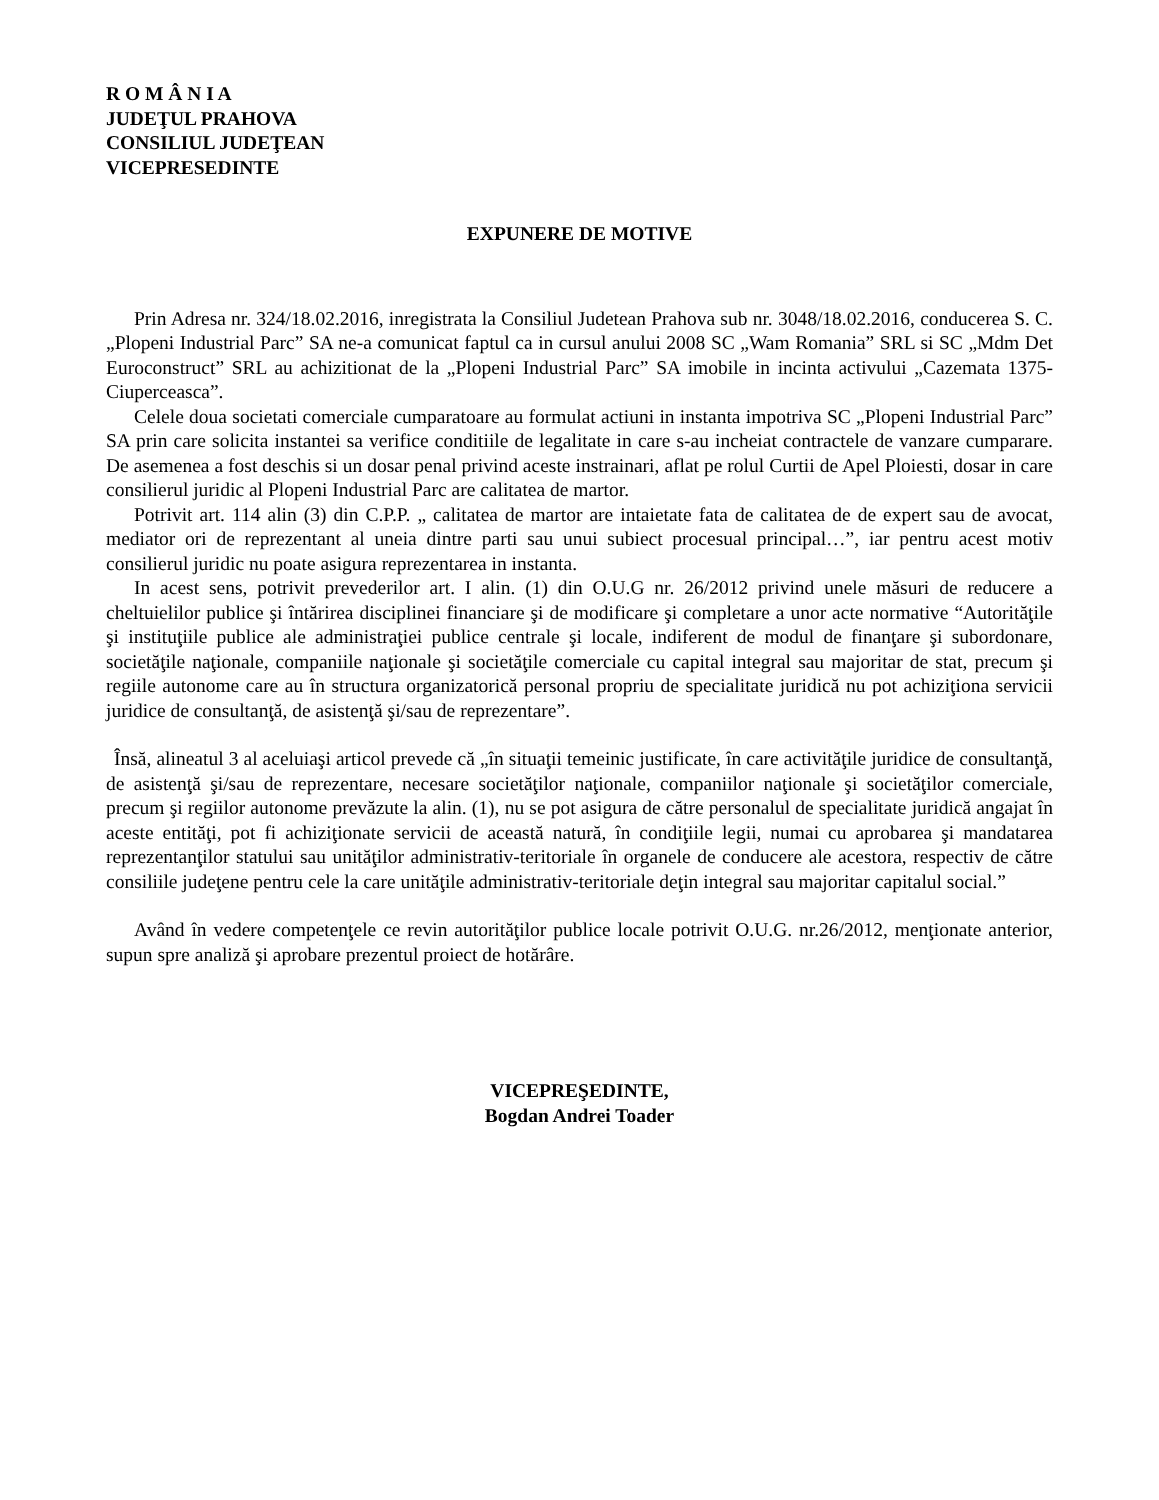R O M Â N I A
JUDEŢUL PRAHOVA
CONSILIUL JUDEŢEAN
VICEPRESEDINTE
EXPUNERE DE MOTIVE
Prin Adresa nr. 324/18.02.2016, inregistrata la Consiliul Judetean Prahova sub nr. 3048/18.02.2016, conducerea S. C. „Plopeni Industrial Parc” SA ne-a comunicat faptul ca in cursul anului 2008 SC „Wam Romania” SRL si SC „Mdm Det Euroconstruct” SRL au achizitionat de la „Plopeni Industrial Parc” SA imobile in incinta activului „Cazemata 1375-Ciuperceasca”.
Celele doua societati comerciale cumparatoare au formulat actiuni in instanta impotriva SC „Plopeni Industrial Parc” SA prin care solicita instantei sa verifice conditiile de legalitate in care s-au incheiat contractele de vanzare cumparare. De asemenea a fost deschis si un dosar penal privind aceste instrainari, aflat pe rolul Curtii de Apel Ploiesti, dosar in care consilierul juridic al Plopeni Industrial Parc are calitatea de martor.
Potrivit art. 114 alin (3) din C.P.P. „ calitatea de martor are intaietate fata de calitatea de de expert sau de avocat, mediator ori de reprezentant al uneia dintre parti sau unui subiect procesual principal…”, iar pentru acest motiv consilierul juridic nu poate asigura reprezentarea in instanta.
In acest sens, potrivit prevederilor art. I alin. (1) din O.U.G nr. 26/2012 privind unele măsuri de reducere a cheltuielilor publice şi întărirea disciplinei financiare şi de modificare şi completare a unor acte normative “Autorităţile şi instituţiile publice ale administraţiei publice centrale şi locale, indiferent de modul de finanţare şi subordonare, societăţile naţionale, companiile naţionale şi societăţile comerciale cu capital integral sau majoritar de stat, precum şi regiile autonome care au în structura organizatorică personal propriu de specialitate juridică nu pot achiziţiona servicii juridice de consultanţă, de asistenţă şi/sau de reprezentare”.
Însă, alineatul 3 al aceluiaşi articol prevede că „în situaţii temeinic justificate, în care activităţile juridice de consultanţă, de asistenţă şi/sau de reprezentare, necesare societăţilor naţionale, companiilor naţionale şi societăţilor comerciale, precum şi regiilor autonome prevăzute la alin. (1), nu se pot asigura de către personalul de specialitate juridică angajat în aceste entităţi, pot fi achiziţionate servicii de această natură, în condiţiile legii, numai cu aprobarea şi mandatarea reprezentanţilor statului sau unităţilor administrativ-teritoriale în organele de conducere ale acestora, respectiv de către consiliile judeţene pentru cele la care unităţile administrativ-teritoriale deţin integral sau majoritar capitalul social.”
Având în vedere competenţele ce revin autorităţilor publice locale potrivit O.U.G. nr.26/2012, menţionate anterior, supun spre analiză şi aprobare prezentul proiect de hotărâre.
VICEPREŞEDINTE,
Bogdan Andrei Toader